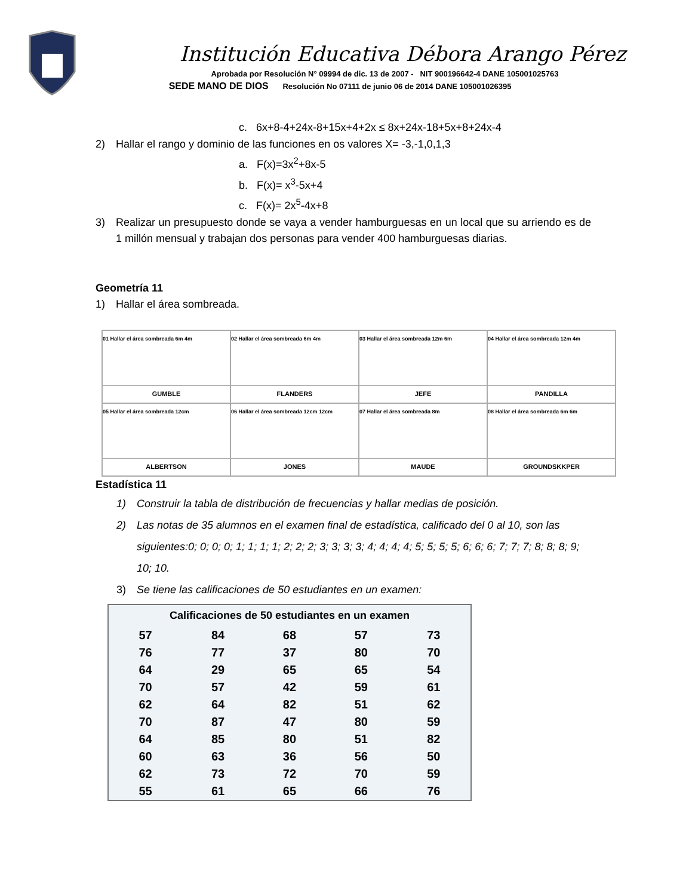Institución Educativa Débora Arango Pérez
Aprobada por Resolución N° 09994 de dic. 13 de 2007 - NIT 900196642-4 DANE 105001025763
SEDE MANO DE DIOS Resolución No 07111 de junio 06 de 2014 DANE 105001026395
c. 6x+8-4+24x-8+15x+4+2x ≤ 8x+24x-18+5x+8+24x-4
2) Hallar el rango y dominio de las funciones en os valores X= -3,-1,0,1,3
a. F(x)=3x<sup>2</sup>+8x-5
b. F(x)= x<sup>3</sup>-5x+4
c. F(x)= 2x<sup>5</sup>-4x+8
3) Realizar un presupuesto donde se vaya a vender hamburguesas en un local que su arriendo es de 1 millón mensual y trabajan dos personas para vender 400 hamburguesas diarias.
Geometría 11
1) Hallar el área sombreada.
01 Hallar el área sombreada 6m 4m
GUMBLE
02 Hallar el área sombreada 6m 4m
FLANDERS
03 Hallar el área sombreada 12m 6m
JEFE
04 Hallar el área sombreada 12m 4m
PANDILLA
05 Hallar el área sombreada 12cm
ALBERTSON
06 Hallar el área sombreada 12cm 12cm
JONES
07 Hallar el área sombreada 8m
MAUDE
08 Hallar el área sombreada 6m 6m
GROUNDSKKPER
Estadística 11
1) Construir la tabla de distribución de frecuencias y hallar medias de posición.
2) Las notas de 35 alumnos en el examen final de estadística, calificado del 0 al 10, son las siguientes:0; 0; 0; 0; 1; 1; 1; 1; 2; 2; 2; 3; 3; 3; 3; 4; 4; 4; 4; 5; 5; 5; 5; 6; 6; 6; 7; 7; 7; 8; 8; 8; 9; 10; 10.
3) Se tiene las calificaciones de 50 estudiantes en un examen:
| Calificaciones de 50 estudiantes en un examen | | | | |
| --- | --- | --- | --- | --- |
| 57 | 84 | 68 | 57 | 73 |
| 76 | 77 | 37 | 80 | 70 |
| 64 | 29 | 65 | 65 | 54 |
| 70 | 57 | 42 | 59 | 61 |
| 62 | 64 | 82 | 51 | 62 |
| 70 | 87 | 47 | 80 | 59 |
| 64 | 85 | 80 | 51 | 82 |
| 60 | 63 | 36 | 56 | 50 |
| 62 | 73 | 72 | 70 | 59 |
| 55 | 61 | 65 | 66 | 76 |